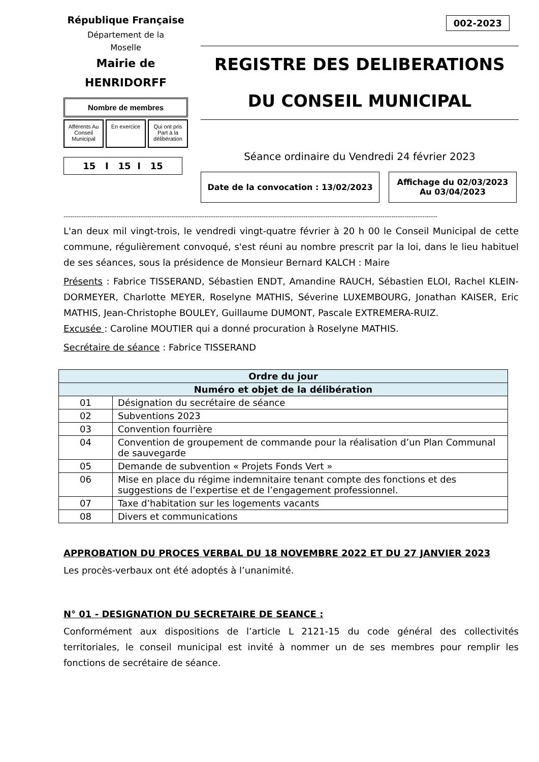002-2023
République Française
Département de la
Moselle
Mairie de
HENRIDORFF
Nombre de membres
Afférents Au Conseil Municipal En exercice Qui ont pris Part à la délibération
15 I 15 I 15
REGISTRE DES DELIBERATIONS
DU CONSEIL MUNICIPAL
Séance ordinaire du Vendredi 24 février 2023
Date de la convocation : 13/02/2023
Affichage du 02/03/2023
Au 03/04/2023
--------------------------------------------------------------------------------------------------------------------------------------------------------------------------
L'an deux mil vingt-trois, le vendredi vingt-quatre février à 20 h 00 le Conseil Municipal de cette commune, régulièrement convoqué, s'est réuni au nombre prescrit par la loi, dans le lieu habituel de ses séances, sous la présidence de Monsieur Bernard KALCH : Maire
Présents : Fabrice TISSERAND, Sébastien ENDT, Amandine RAUCH, Sébastien ELOI, Rachel KLEIN-DORMEYER, Charlotte MEYER, Roselyne MATHIS, Séverine LUXEMBOURG, Jonathan KAISER, Eric MATHIS, Jean-Christophe BOULEY, Guillaume DUMONT, Pascale EXTREMERA-RUIZ.
Excusée : Caroline MOUTIER qui a donné procuration à Roselyne MATHIS.
Secrétaire de séance : Fabrice TISSERAND
| Ordre du jour | |
| --- | --- |
| Numéro et objet de la délibération | |
| 01 | Désignation du secrétaire de séance |
| 02 | Subventions 2023 |
| 03 | Convention fourrière |
| 04 | Convention de groupement de commande pour la réalisation d’un Plan Communal de sauvegarde |
| 05 | Demande de subvention « Projets Fonds Vert » |
| 06 | Mise en place du régime indemnitaire tenant compte des fonctions et des suggestions de l’expertise et de l’engagement professionnel. |
| 07 | Taxe d’habitation sur les logements vacants |
| 08 | Divers et communications |
APPROBATION DU PROCES VERBAL DU 18 NOVEMBRE 2022 ET DU 27 JANVIER 2023
Les procès-verbaux ont été adoptés à l’unanimité.
N° 01 - DESIGNATION DU SECRETAIRE DE SEANCE :
Conformément aux dispositions de l’article L 2121-15 du code général des collectivités territoriales, le conseil municipal est invité à nommer un de ses membres pour remplir les fonctions de secrétaire de séance.